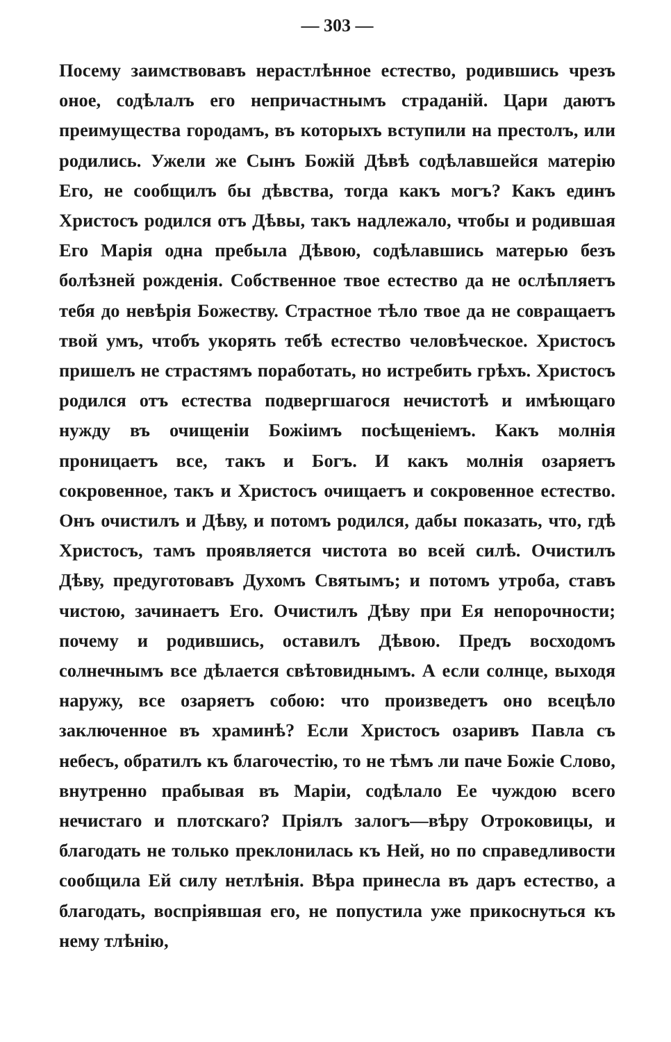— 303 —
Посему заимствовавъ нерастлѣнное естество, родившись чрезъ оное, содѣлалъ его непричастнымъ страданій. Цари даютъ преимущества городамъ, въ которыхъ вступили на престолъ, или родились. Ужели же Сынъ Божій Дѣвѣ содѣлавшейся матерію Его, не сообщилъ бы дѣвства, тогда какъ могъ? Какъ единъ Христосъ родился отъ Дѣвы, такъ надлежало, чтобы и родившая Его Марія одна пребыла Дѣвою, содѣлавшись матерью безъ болѣзней рожденія. Собственное твое естество да не ослѣпляетъ тебя до невѣрія Божеству. Страстное тѣло твое да не совращаетъ твой умъ, чтобъ укорять тебѣ естество человѣческое. Христосъ пришелъ не страстямъ поработать, но истребить грѣхъ. Христосъ родился отъ естества подвергшагося нечистотѣ и имѣющаго нужду въ очищеніи Божіимъ посѣщеніемъ. Какъ молнія проницаетъ все, такъ и Богъ. И какъ молнія озаряетъ сокровенное, такъ и Христосъ очищаетъ и сокровенное естество. Онъ очистилъ и Дѣву, и потомъ родился, дабы показать, что, гдѣ Христосъ, тамъ проявляется чистота во всей силѣ. Очистилъ Дѣву, предуготовавъ Духомъ Святымъ; и потомъ утроба, ставъ чистою, зачинаетъ Его. Очистилъ Дѣву при Ея непорочности; почему и родившись, оставилъ Дѣвою. Предъ восходомъ солнечнымъ все дѣлается свѣтовиднымъ. А если солнце, выходя наружу, все озаряетъ собою: что произведетъ оно всецѣло заключенное въ храминѣ? Если Христосъ озаривъ Павла съ небесъ, обратилъ къ благочестію, то не тѣмъ ли паче Божіе Слово, внутренно прабывая въ Маріи, содѣлало Ее чуждою всего нечистаго и плотскаго? Пріялъ залогъ—вѣру Отроковицы, и благодать не только преклонилась къ Ней, но по справедливости сообщила Ей силу нетлѣнія. Вѣра принесла въ даръ естество, а благодать, воспріявшая его, не попустила уже прикоснуться къ нему тлѣнію,